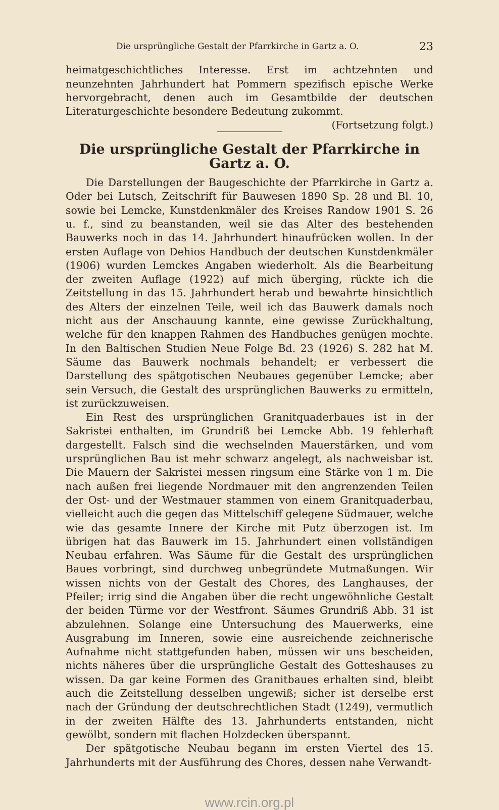Die ursprüngliche Gestalt der Pfarrkirche in Gartz a. O. 23
heimatgeschichtliches Interesse. Erst im achtzehnten und neunzehnten Jahrhundert hat Pommern spezifisch epische Werke hervorgebracht, denen auch im Gesamtbilde der deutschen Literaturgeschichte besondere Bedeutung zukommt. (Fortsetzung folgt.)
Die ursprüngliche Gestalt der Pfarrkirche in Gartz a. O.
Die Darstellungen der Baugeschichte der Pfarrkirche in Gartz a. Oder bei Lutsch, Zeitschrift für Bauwesen 1890 Sp. 28 und Bl. 10, sowie bei Lemcke, Kunstdenkmäler des Kreises Randow 1901 S. 26 u. f., sind zu beanstanden, weil sie das Alter des bestehenden Bauwerks noch in das 14. Jahrhundert hinaufrücken wollen. In der ersten Auflage von Dehios Handbuch der deutschen Kunstdenkmäler (1906) wurden Lemckes Angaben wiederholt. Als die Bearbeitung der zweiten Auflage (1922) auf mich überging, rückte ich die Zeitstellung in das 15. Jahrhundert herab und bewahrte hinsichtlich des Alters der einzelnen Teile, weil ich das Bauwerk damals noch nicht aus der Anschauung kannte, eine gewisse Zurückhaltung, welche für den knappen Rahmen des Handbuches genügen mochte. In den Baltischen Studien Neue Folge Bd. 23 (1926) S. 282 hat M. Säume das Bauwerk nochmals behandelt; er verbessert die Darstellung des spätgotischen Neubaues gegenüber Lemcke; aber sein Versuch, die Gestalt des ursprünglichen Bauwerks zu ermitteln, ist zurückzuweisen.
Ein Rest des ursprünglichen Granitquaderbaues ist in der Sakristei enthalten, im Grundriß bei Lemcke Abb. 19 fehlerhaft dargestellt. Falsch sind die wechselnden Mauerstärken, und vom ursprünglichen Bau ist mehr schwarz angelegt, als nachweisbar ist. Die Mauern der Sakristei messen ringsum eine Stärke von 1 m. Die nach außen frei liegende Nordmauer mit den angrenzenden Teilen der Ost- und der Westmauer stammen von einem Granitquaderbau, vielleicht auch die gegen das Mittelschiff gelegene Südmauer, welche wie das gesamte Innere der Kirche mit Putz überzogen ist. Im übrigen hat das Bauwerk im 15. Jahrhundert einen vollständigen Neubau erfahren. Was Säume für die Gestalt des ursprünglichen Baues vorbringt, sind durchweg unbegründete Mutmaßungen. Wir wissen nichts von der Gestalt des Chores, des Langhauses, der Pfeiler; irrig sind die Angaben über die recht ungewöhnliche Gestalt der beiden Türme vor der Westfront. Säumes Grundriß Abb. 31 ist abzulehnen. Solange eine Untersuchung des Mauerwerks, eine Ausgrabung im Inneren, sowie eine ausreichende zeichnerische Aufnahme nicht stattgefunden haben, müssen wir uns bescheiden, nichts näheres über die ursprüngliche Gestalt des Gotteshauses zu wissen. Da gar keine Formen des Granitbaues erhalten sind, bleibt auch die Zeitstellung desselben ungewiß; sicher ist derselbe erst nach der Gründung der deutschrechtlichen Stadt (1249), vermutlich in der zweiten Hälfte des 13. Jahrhunderts entstanden, nicht gewölbt, sondern mit flachen Holzdecken überspannt.
Der spätgotische Neubau begann im ersten Viertel des 15. Jahrhunderts mit der Ausführung des Chores, dessen nahe Verwandt-
www.rcin.org.pl